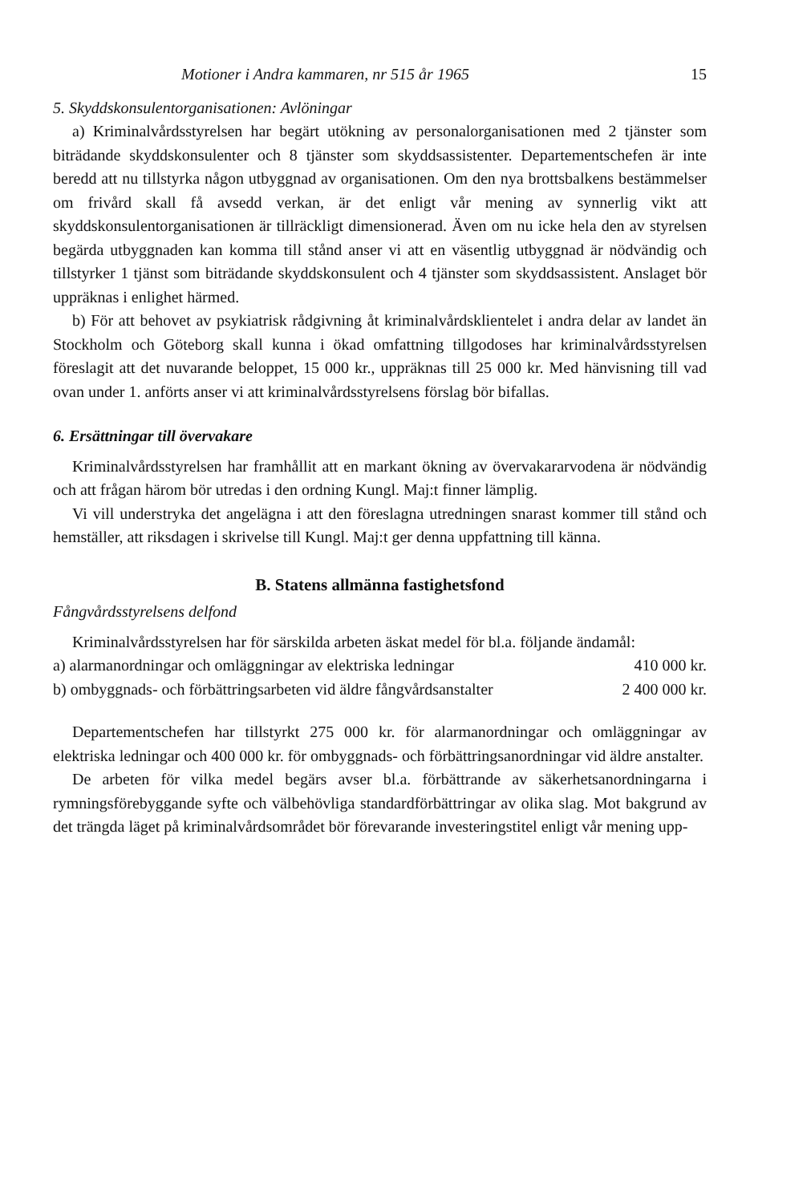Motioner i Andra kammaren, nr 515 år 1965 15
5. Skyddskonsulentorganisationen: Avlöningar
a) Kriminalvårdsstyrelsen har begärt utökning av personalorganisationen med 2 tjänster som biträdande skyddskonsulenter och 8 tjänster som skyddsassistenter. Departementschefen är inte beredd att nu tillstyrka någon utbyggnad av organisationen. Om den nya brottsbalkens bestämmelser om frivård skall få avsedd verkan, är det enligt vår mening av synnerlig vikt att skyddskonsulentorganisationen är tillräckligt dimensionerad. Även om nu icke hela den av styrelsen begärda utbyggnaden kan komma till stånd anser vi att en väsentlig utbyggnad är nödvändig och tillstyrker 1 tjänst som biträdande skyddskonsulent och 4 tjänster som skyddsassistent. Anslaget bör uppräknas i enlighet härmed.
b) För att behovet av psykiatrisk rådgivning åt kriminalvårdsklientelet i andra delar av landet än Stockholm och Göteborg skall kunna i ökad omfattning tillgodoses har kriminalvårdsstyrelsen föreslagit att det nuvarande beloppet, 15 000 kr., uppräknas till 25 000 kr. Med hänvisning till vad ovan under 1. anförts anser vi att kriminalvårdsstyrelsens förslag bör bifallas.
6. Ersättningar till övervakare
Kriminalvårdsstyrelsen har framhållit att en markant ökning av övervakararvodena är nödvändig och att frågan härom bör utredas i den ordning Kungl. Maj:t finner lämplig.
Vi vill understryka det angelägna i att den föreslagna utredningen snarast kommer till stånd och hemställer, att riksdagen i skrivelse till Kungl. Maj:t ger denna uppfattning till känna.
B. Statens allmänna fastighetsfond
Fångvårdsstyrelsens delfond
Kriminalvårdsstyrelsen har för särskilda arbeten äskat medel för bl.a. följande ändamål:
a) alarmanordningar och omläggningar av elektriska ledningar
410 000 kr.
b) ombyggnads- och förbättringsarbeten vid äldre fångvårdsanstalter
2 400 000 kr.
Departementschefen har tillstyrkt 275 000 kr. för alarmanordningar och omläggningar av elektriska ledningar och 400 000 kr. för ombyggnads- och förbättringsanordningar vid äldre anstalter.
De arbeten för vilka medel begärs avser bl.a. förbättrande av säkerhetsanordningarna i rymningsförebyggande syfte och välbehövliga standardförbättringar av olika slag. Mot bakgrund av det trängda läget på kriminalvårdsområdet bör förevarande investeringstitel enligt vår mening upp-